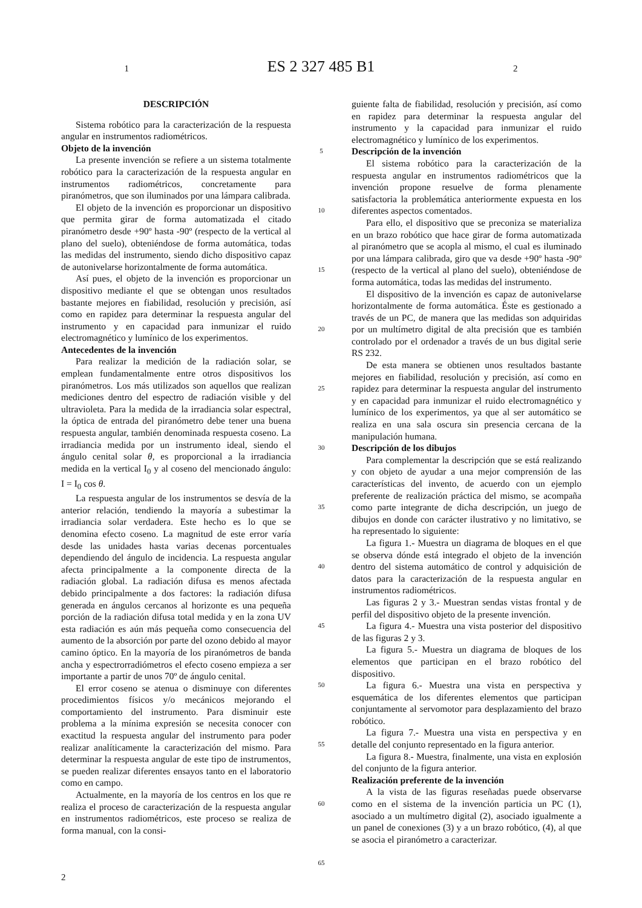1 ES 2 327 485 B1 2
DESCRIPCIÓN
Sistema robótico para la caracterización de la respuesta angular en instrumentos radiométricos.
Objeto de la invención
La presente invención se refiere a un sistema totalmente robótico para la caracterización de la respuesta angular en instrumentos radiométricos, concretamente para piranómetros, que son iluminados por una lámpara calibrada.
El objeto de la invención es proporcionar un dispositivo que permita girar de forma automatizada el citado piranómetro desde +90º hasta -90º (respecto de la vertical al plano del suelo), obteniéndose de forma automática, todas las medidas del instrumento, siendo dicho dispositivo capaz de autonivelarse horizontalmente de forma automática.
Así pues, el objeto de la invención es proporcionar un dispositivo mediante el que se obtengan unos resultados bastante mejores en fiabilidad, resolución y precisión, así como en rapidez para determinar la respuesta angular del instrumento y en capacidad para inmunizar el ruido electromagnético y lumínico de los experimentos.
Antecedentes de la invención
Para realizar la medición de la radiación solar, se emplean fundamentalmente entre otros dispositivos los piranómetros. Los más utilizados son aquellos que realizan mediciones dentro del espectro de radiación visible y del ultravioleta. Para la medida de la irradiancia solar espectral, la óptica de entrada del piranómetro debe tener una buena respuesta angular, también denominada respuesta coseno. La irradiancia medida por un instrumento ideal, siendo el ángulo cenital solar θ, es proporcional a la irradiancia medida en la vertical I<sub>0</sub> y al coseno del mencionado ángulo: I = I<sub>0</sub> cos θ.
La respuesta angular de los instrumentos se desvía de la anterior relación, tendiendo la mayoría a subestimar la irradiancia solar verdadera. Este hecho es lo que se denomina efecto coseno. La magnitud de este error varía desde las unidades hasta varias decenas porcentuales dependiendo del ángulo de incidencia. La respuesta angular afecta principalmente a la componente directa de la radiación global. La radiación difusa es menos afectada debido principalmente a dos factores: la radiación difusa generada en ángulos cercanos al horizonte es una pequeña porción de la radiación difusa total medida y en la zona UV esta radiación es aún más pequeña como consecuencia del aumento de la absorción por parte del ozono debido al mayor camino óptico. En la mayoría de los piranómetros de banda ancha y espectrorradiómetros el efecto coseno empieza a ser importante a partir de unos 70º de ángulo cenital.
El error coseno se atenua o disminuye con diferentes procedimientos físicos y/o mecánicos mejorando el comportamiento del instrumento. Para disminuir este problema a la mínima expresión se necesita conocer con exactitud la respuesta angular del instrumento para poder realizar analíticamente la caracterización del mismo. Para determinar la respuesta angular de este tipo de instrumentos, se pueden realizar diferentes ensayos tanto en el laboratorio como en campo.
Actualmente, en la mayoría de los centros en los que re realiza el proceso de caracterización de la respuesta angular en instrumentos radiométricos, este proceso se realiza de forma manual, con la consi-
5
10
15
20
25
30
35
40
45
50
55
60
65
guiente falta de fiabilidad, resolución y precisión, así como en rapidez para determinar la respuesta angular del instrumento y la capacidad para inmunizar el ruido electromagnético y lumínico de los experimentos.
Descripción de la invención
El sistema robótico para la caracterización de la respuesta angular en instrumentos radiométricos que la invención propone resuelve de forma plenamente satisfactoria la problemática anteriormente expuesta en los diferentes aspectos comentados.
Para ello, el dispositivo que se preconiza se materializa en un brazo robótico que hace girar de forma automatizada al piranómetro que se acopla al mismo, el cual es iluminado por una lámpara calibrada, giro que va desde +90º hasta -90º (respecto de la vertical al plano del suelo), obteniéndose de forma automática, todas las medidas del instrumento.
El dispositivo de la invención es capaz de autonivelarse horizontalmente de forma automática. Éste es gestionado a través de un PC, de manera que las medidas son adquiridas por un multímetro digital de alta precisión que es también controlado por el ordenador a través de un bus digital serie RS 232.
De esta manera se obtienen unos resultados bastante mejores en fiabilidad, resolución y precisión, así como en rapidez para determinar la respuesta angular del instrumento y en capacidad para inmunizar el ruido electromagnético y lumínico de los experimentos, ya que al ser automático se realiza en una sala oscura sin presencia cercana de la manipulación humana.
Descripción de los dibujos
Para complementar la descripción que se está realizando y con objeto de ayudar a una mejor comprensión de las características del invento, de acuerdo con un ejemplo preferente de realización práctica del mismo, se acompaña como parte integrante de dicha descripción, un juego de dibujos en donde con carácter ilustrativo y no limitativo, se ha representado lo siguiente:
La figura 1.- Muestra un diagrama de bloques en el que se observa dónde está integrado el objeto de la invención dentro del sistema automático de control y adquisición de datos para la caracterización de la respuesta angular en instrumentos radiométricos.
Las figuras 2 y 3.- Muestran sendas vistas frontal y de perfil del dispositivo objeto de la presente invención.
La figura 4.- Muestra una vista posterior del dispositivo de las figuras 2 y 3.
La figura 5.- Muestra un diagrama de bloques de los elementos que participan en el brazo robótico del dispositivo.
La figura 6.- Muestra una vista en perspectiva y esquemática de los diferentes elementos que participan conjuntamente al servomotor para desplazamiento del brazo robótico.
La figura 7.- Muestra una vista en perspectiva y en detalle del conjunto representado en la figura anterior.
La figura 8.- Muestra, finalmente, una vista en explosión del conjunto de la figura anterior.
Realización preferente de la invención
A la vista de las figuras reseñadas puede observarse como en el sistema de la invención particia un PC (1), asociado a un multímetro digital (2), asociado igualmente a un panel de conexiones (3) y a un brazo robótico, (4), al que se asocia el piranómetro a caracterizar.
2